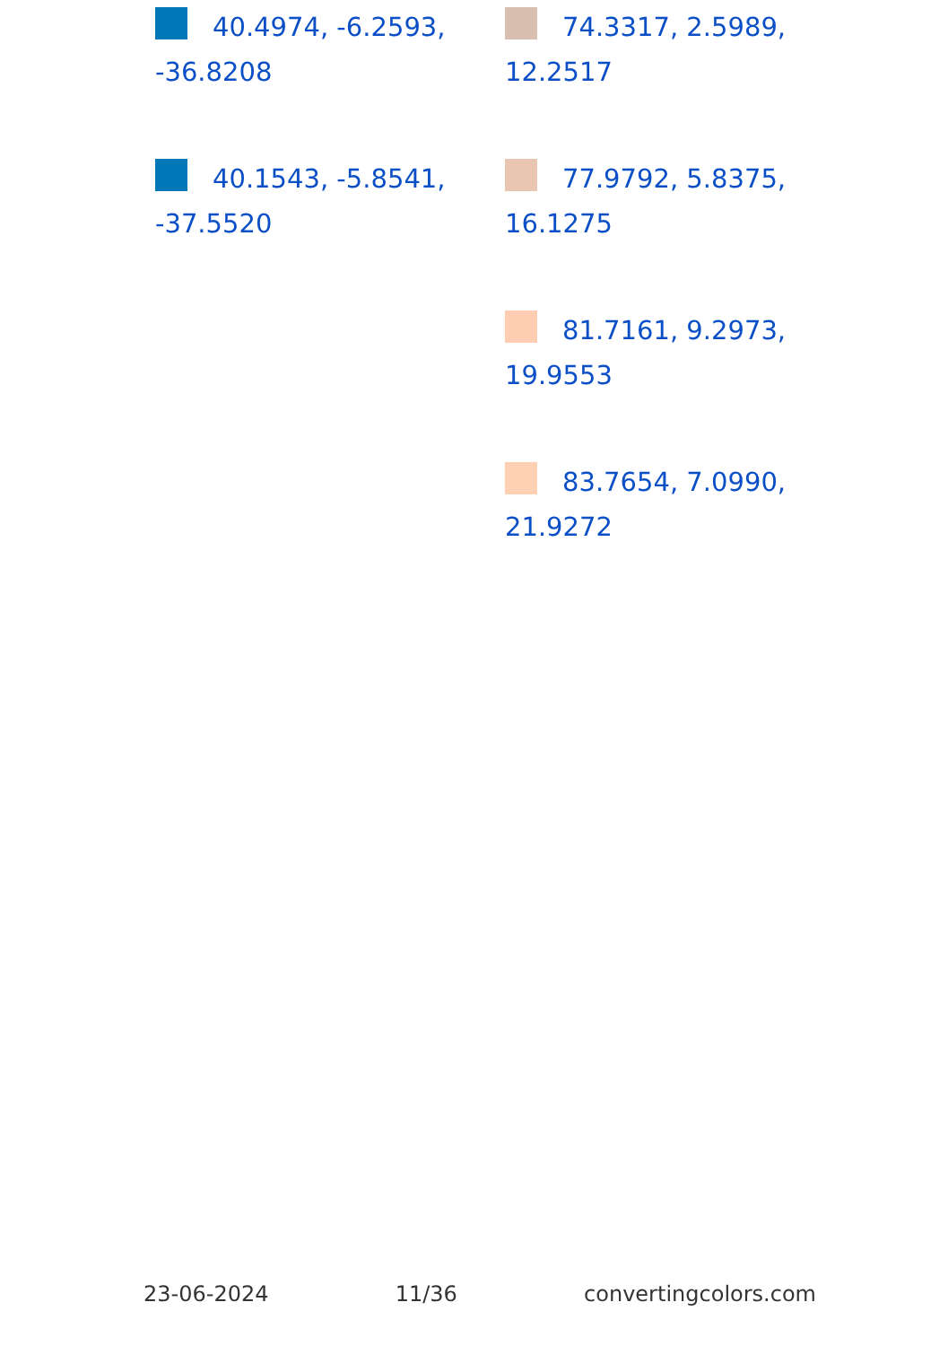40.4974, -6.2593, -36.8208
40.1543, -5.8541, -37.5520
74.3317, 2.5989, 12.2517
77.9792, 5.8375, 16.1275
81.7161, 9.2973, 19.9553
83.7654, 7.0990, 21.9272
23-06-2024 11/36 convertingcolors.com